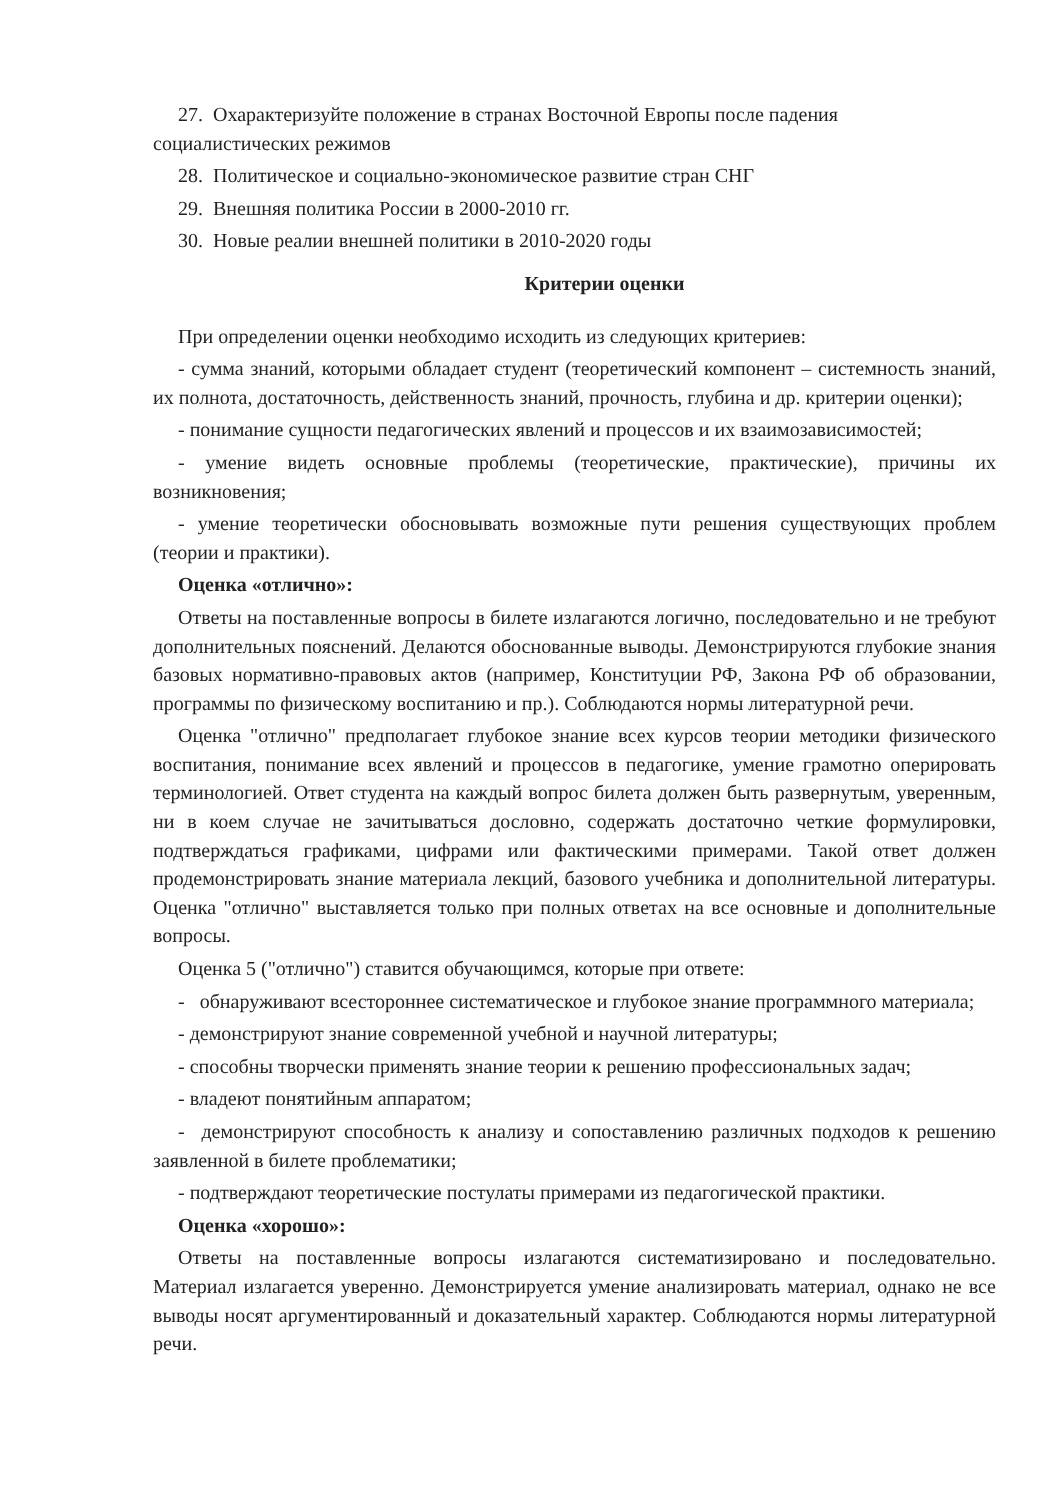27. Охарактеризуйте положение в странах Восточной Европы после падения социалистических режимов
28. Политическое и социально-экономическое развитие стран СНГ
29. Внешняя политика России в 2000-2010 гг.
30. Новые реалии внешней политики в 2010-2020 годы
Критерии оценки
При определении оценки необходимо исходить из следующих критериев:
- сумма знаний, которыми обладает студент (теоретический компонент – системность знаний, их полнота, достаточность, действенность знаний, прочность, глубина и др. критерии оценки);
- понимание сущности педагогических явлений и процессов и их взаимозависимостей;
- умение видеть основные проблемы (теоретические, практические), причины их возникновения;
- умение теоретически обосновывать возможные пути решения существующих проблем (теории и практики).
Оценка «отлично»:
Ответы на поставленные вопросы в билете излагаются логично, последовательно и не требуют дополнительных пояснений. Делаются обоснованные выводы. Демонстрируются глубокие знания базовых нормативно-правовых актов (например, Конституции РФ, Закона РФ об образовании, программы по физическому воспитанию и пр.). Соблюдаются нормы литературной речи.
Оценка "отлично" предполагает глубокое знание всех курсов теории методики физического воспитания, понимание всех явлений и процессов в педагогике, умение грамотно оперировать терминологией. Ответ студента на каждый вопрос билета должен быть развернутым, уверенным, ни в коем случае не зачитываться дословно, содержать достаточно четкие формулировки, подтверждаться графиками, цифрами или фактическими примерами. Такой ответ должен продемонстрировать знание материала лекций, базового учебника и дополнительной литературы. Оценка "отлично" выставляется только при полных ответах на все основные и дополнительные вопросы.
Оценка 5 ("отлично") ставится обучающимся, которые при ответе:
- обнаруживают всестороннее систематическое и глубокое знание программного материала;
- демонстрируют знание современной учебной и научной литературы;
- способны творчески применять знание теории к решению профессиональных задач;
- владеют понятийным аппаратом;
- демонстрируют способность к анализу и сопоставлению различных подходов к решению заявленной в билете проблематики;
- подтверждают теоретические постулаты примерами из педагогической практики.
Оценка «хорошо»:
Ответы на поставленные вопросы излагаются систематизировано и последовательно. Материал излагается уверенно. Демонстрируется умение анализировать материал, однако не все выводы носят аргументированный и доказательный характер. Соблюдаются нормы литературной речи.